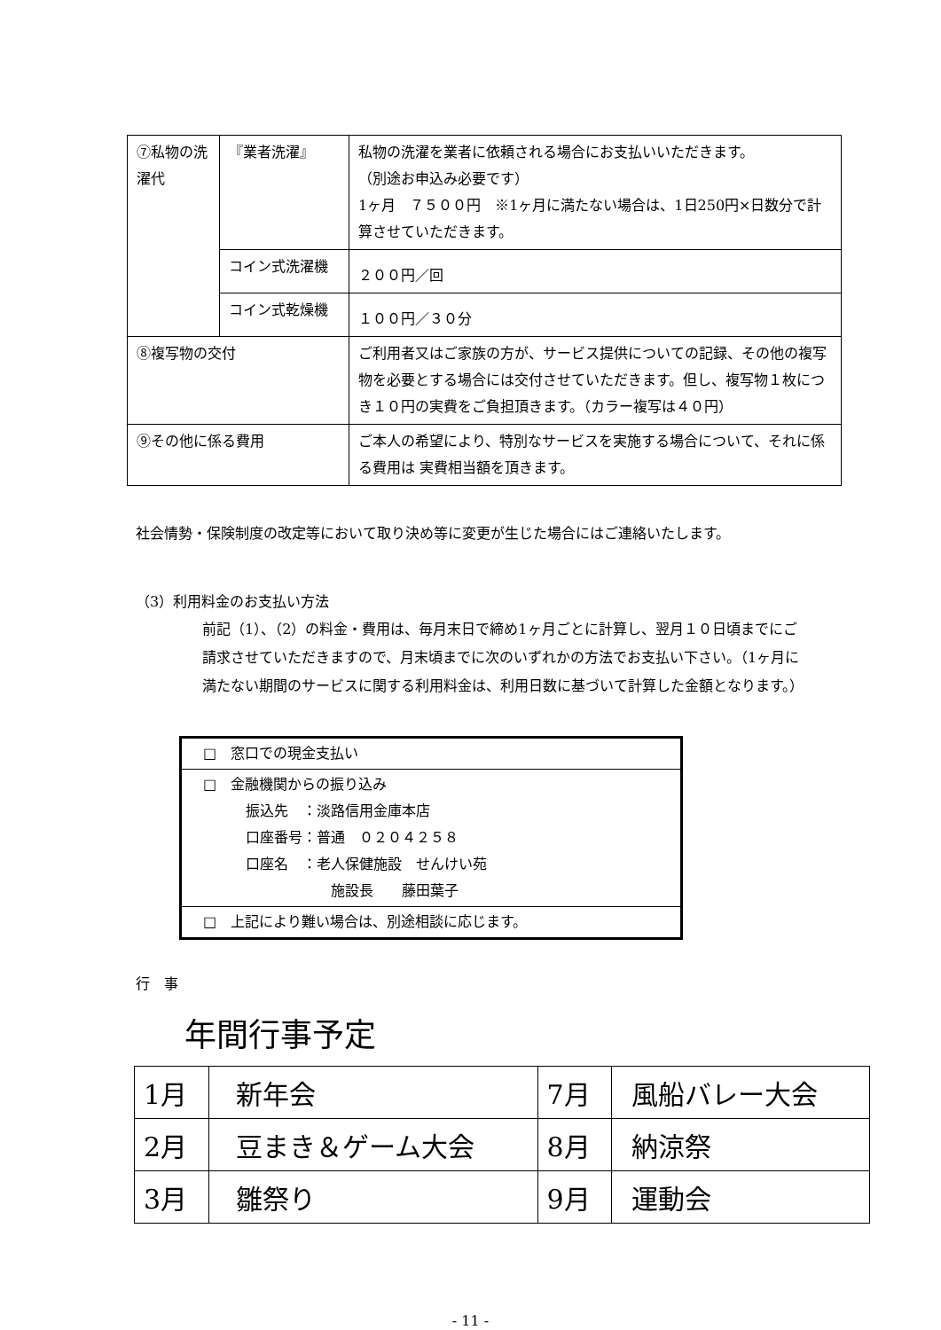| ⑦私物の洗濯代 | 『業者洗濯』 | 私物の洗濯を業者に依頼される場合にお支払いいただきます。 （別途お申込み必要です） 1ヶ月 ７５００円 ※1ヶ月に満たない場合は、1日250円×日数分で計算させていただきます。 |
| | コイン式洗濯機 | ２００円／回 |
| | コイン式乾燥機 | １００円／３０分 |
| ⑧複写物の交付 | | ご利用者又はご家族の方が、サービス提供についての記録、その他の複写物を必要とする場合には交付させていただきます。但し、複写物１枚につき１０円の実費をご負担頂きます。（カラー複写は４０円） |
| ⑨その他に係る費用 | | ご本人の希望により、特別なサービスを実施する場合について、それに係る費用は 実費相当額を頂きます。 |
社会情勢・保険制度の改定等において取り決め等に変更が生じた場合にはご連絡いたします。
（3）利用料金のお支払い方法
前記（1）、（2）の料金・費用は、毎月末日で締め1ヶ月ごとに計算し、翌月１０日頃までにご請求させていただきますので、月末頃までに次のいずれかの方法でお支払い下さい。（1ヶ月に満たない期間のサービスに関する利用料金は、利用日数に基づいて計算した金額となります。）
| □ 窓口での現金支払い |
| □ 金融機関からの振り込み 振込先 ：淡路信用金庫本店 口座番号：普通 ０２０４２５８ 口座名 ：老人保健施設 せんけい苑 施設長 藤田葉子 |
| □ 上記により難い場合は、別途相談に応じます。 |
行　事
年間行事予定
| 1月 | 新年会 | 7月 | 風船バレー大会 |
| 2月 | 豆まき＆ゲーム大会 | 8月 | 納涼祭 |
| 3月 | 雛祭り | 9月 | 運動会 |
- 11 -